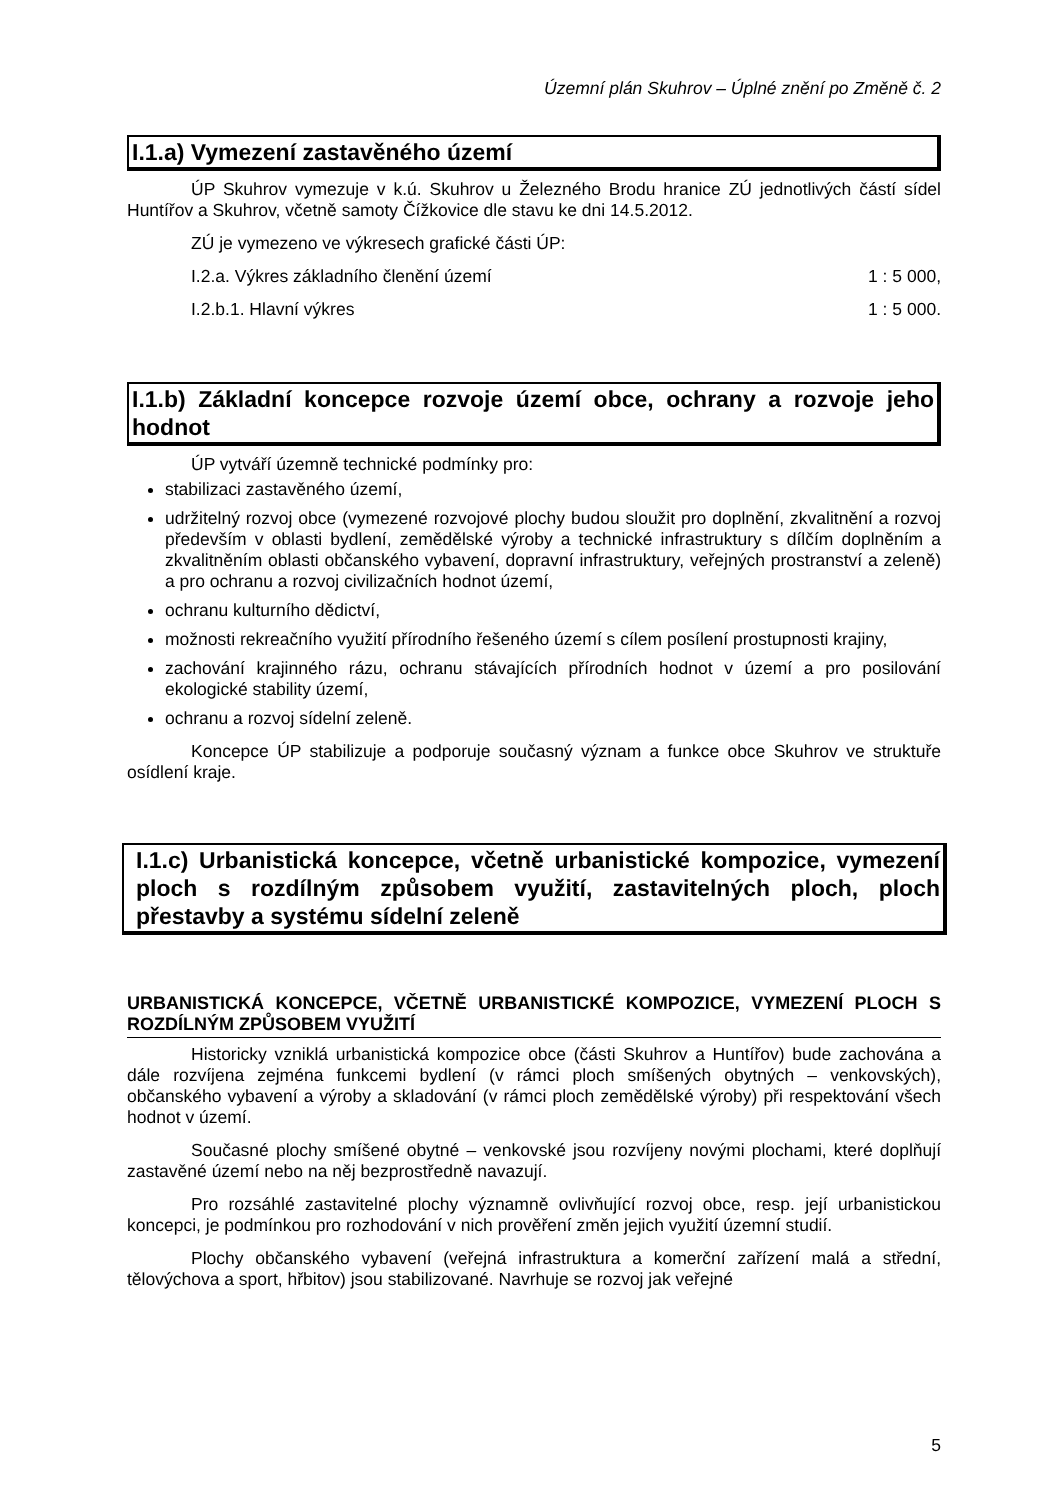Územní plán Skuhrov – Úplné znění po Změně č. 2
I.1.a) Vymezení zastavěného území
ÚP Skuhrov vymezuje v k.ú. Skuhrov u Železného Brodu hranice ZÚ jednotlivých částí sídel Huntířov a Skuhrov, včetně samoty Čížkovice dle stavu ke dni 14.5.2012.
ZÚ je vymezeno ve výkresech grafické části ÚP:
I.2.a. Výkres základního členění území 1 : 5 000,
I.2.b.1. Hlavní výkres 1 : 5 000.
I.1.b) Základní koncepce rozvoje území obce, ochrany a rozvoje jeho hodnot
ÚP vytváří územně technické podmínky pro:
stabilizaci zastavěného území,
udržitelný rozvoj obce (vymezené rozvojové plochy budou sloužit pro doplnění, zkvalitnění a rozvoj především v oblasti bydlení, zemědělské výroby a technické infrastruktury s dílčím doplněním a zkvalitněním oblasti občanského vybavení, dopravní infrastruktury, veřejných prostranství a zeleně) a pro ochranu a rozvoj civilizačních hodnot území,
ochranu kulturního dědictví,
možnosti rekreačního využití přírodního řešeného území s cílem posílení prostupnosti krajiny,
zachování krajinného rázu, ochranu stávajících přírodních hodnot v území a pro posilování ekologické stability území,
ochranu a rozvoj sídelní zeleně.
Koncepce ÚP stabilizuje a podporuje současný význam a funkce obce Skuhrov ve struktuře osídlení kraje.
I.1.c) Urbanistická koncepce, včetně urbanistické kompozice, vymezení ploch s rozdílným způsobem využití, zastavitelných ploch, ploch přestavby a systému sídelní zeleně
URBANISTICKÁ KONCEPCE, VČETNĚ URBANISTICKÉ KOMPOZICE, VYMEZENÍ PLOCH S ROZDÍLNÝM ZPŮSOBEM VYUŽITÍ
Historicky vzniklá urbanistická kompozice obce (části Skuhrov a Huntířov) bude zachována a dále rozvíjena zejména funkcemi bydlení (v rámci ploch smíšených obytných – venkovských), občanského vybavení a výroby a skladování (v rámci ploch zemědělské výroby) při respektování všech hodnot v území.
Současné plochy smíšené obytné – venkovské jsou rozvíjeny novými plochami, které doplňují zastavěné území nebo na něj bezprostředně navazují.
Pro rozsáhlé zastavitelné plochy významně ovlivňující rozvoj obce, resp. její urbanistickou koncepci, je podmínkou pro rozhodování v nich prověření změn jejich využití územní studií.
Plochy občanského vybavení (veřejná infrastruktura a komerční zařízení malá a střední, tělovýchova a sport, hřbitov) jsou stabilizované. Navrhuje se rozvoj jak veřejné
5